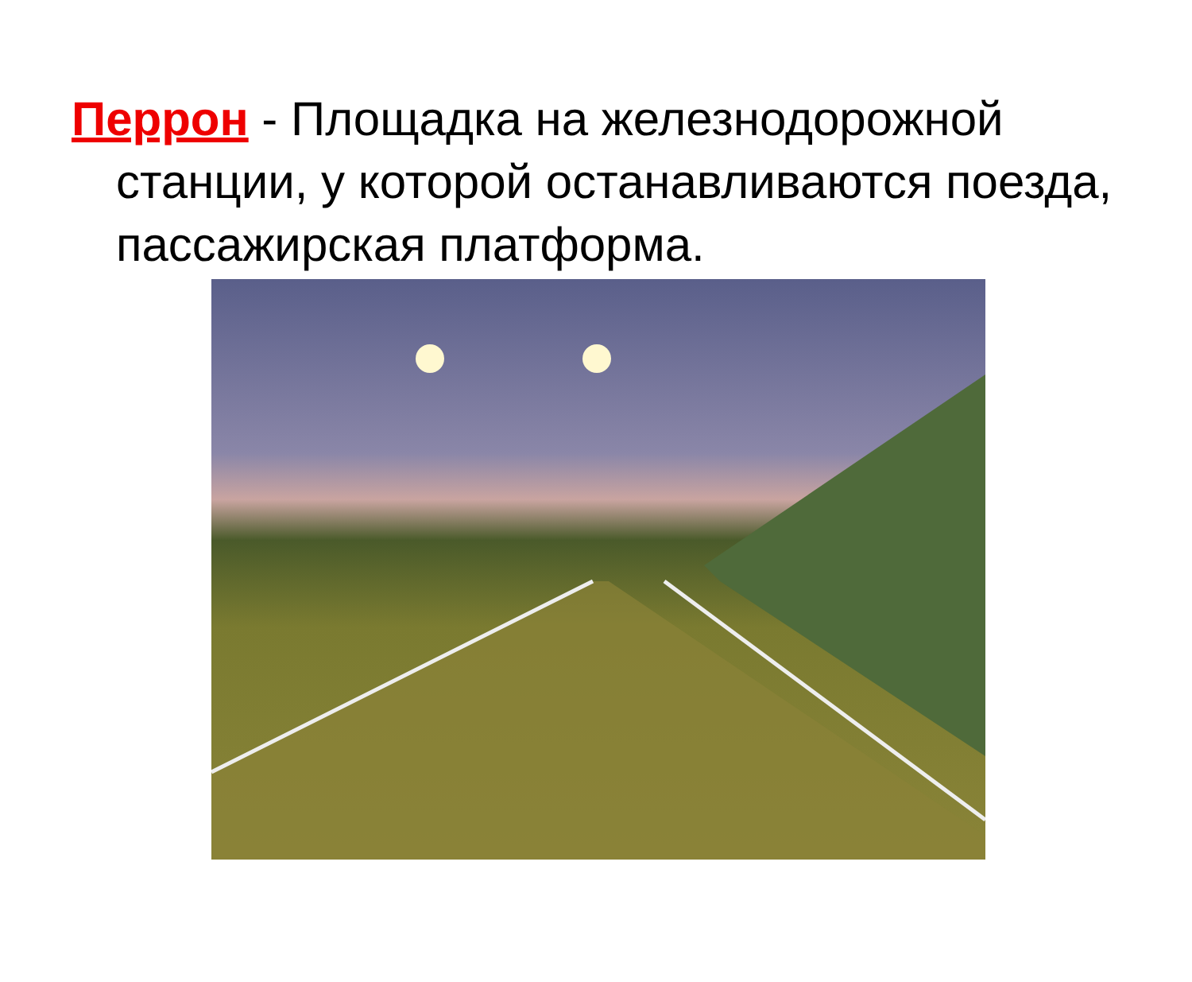Перрон - Площадка на железнодорожной станции, у которой останавливаются поезда, пассажирская платформа.